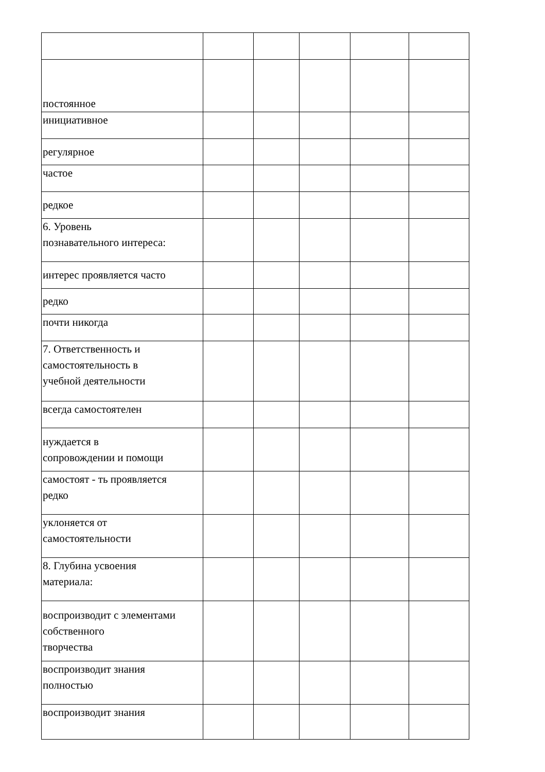| постоянное | | | | | |
| инициативное | | | | | |
| регулярное | | | | | |
| частое | | | | | |
| редкое | | | | | |
| 6. Уровень познавательного интереса: | | | | | |
| интерес проявляется часто | | | | | |
| редко | | | | | |
| почти никогда | | | | | |
| 7. Ответственность и самостоятельность в учебной деятельности | | | | | |
| всегда самостоятелен | | | | | |
| нуждается в сопровождении и помощи | | | | | |
| самостоят - ть проявляется редко | | | | | |
| уклоняется от самостоятельности | | | | | |
| 8. Глубина усвоения материала: | | | | | |
| воспроизводит с элементами собственного творчества | | | | | |
| воспроизводит знания полностью | | | | | |
| воспроизводит знания | | | | | |